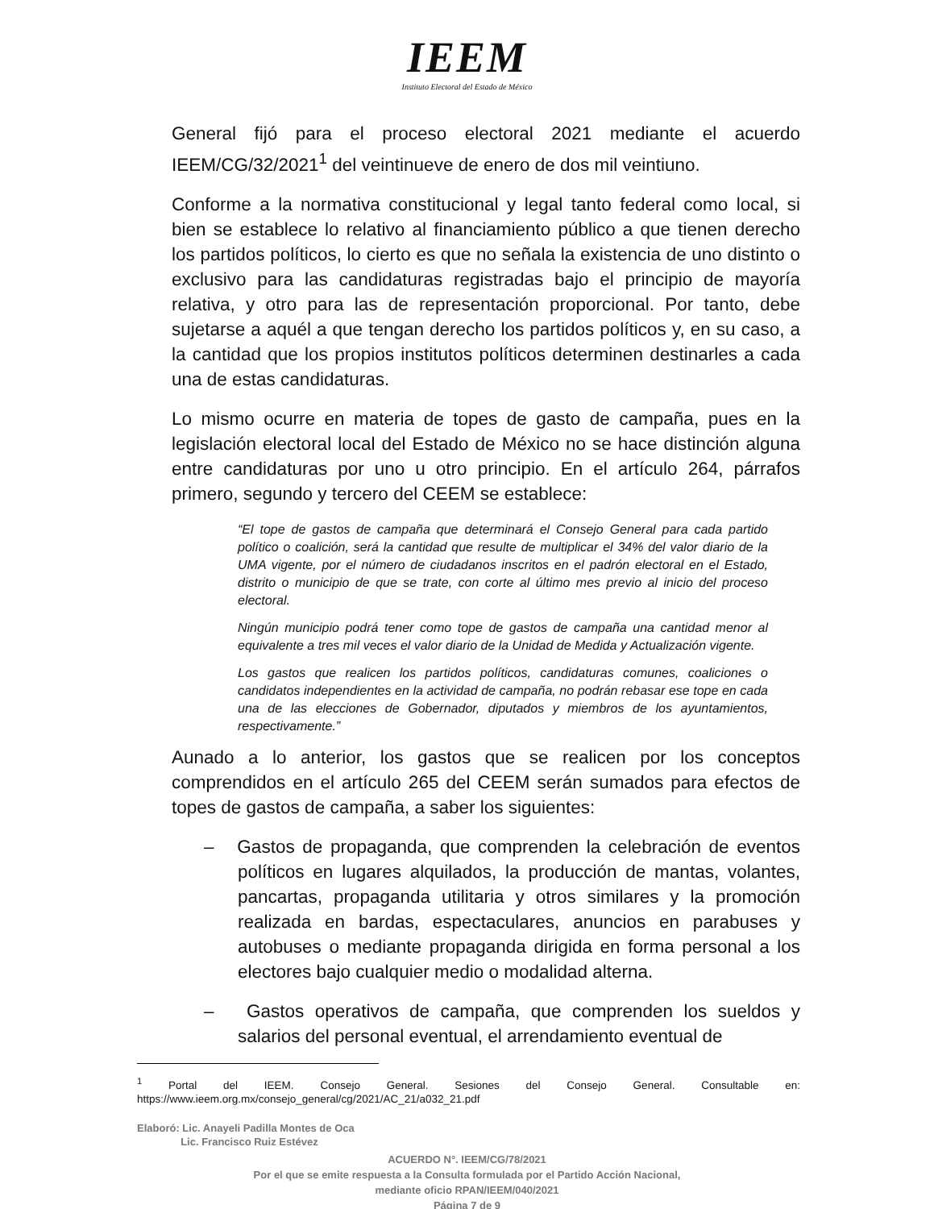IEEM
Instituto Electoral del Estado de México
General fijó para el proceso electoral 2021 mediante el acuerdo IEEM/CG/32/2021<sup>1</sup> del veintinueve de enero de dos mil veintiuno.
Conforme a la normativa constitucional y legal tanto federal como local, si bien se establece lo relativo al financiamiento público a que tienen derecho los partidos políticos, lo cierto es que no señala la existencia de uno distinto o exclusivo para las candidaturas registradas bajo el principio de mayoría relativa, y otro para las de representación proporcional. Por tanto, debe sujetarse a aquél a que tengan derecho los partidos políticos y, en su caso, a la cantidad que los propios institutos políticos determinen destinarles a cada una de estas candidaturas.
Lo mismo ocurre en materia de topes de gasto de campaña, pues en la legislación electoral local del Estado de México no se hace distinción alguna entre candidaturas por uno u otro principio. En el artículo 264, párrafos primero, segundo y tercero del CEEM se establece:
“El tope de gastos de campaña que determinará el Consejo General para cada partido político o coalición, será la cantidad que resulte de multiplicar el 34% del valor diario de la UMA vigente, por el número de ciudadanos inscritos en el padrón electoral en el Estado, distrito o municipio de que se trate, con corte al último mes previo al inicio del proceso electoral.
Ningún municipio podrá tener como tope de gastos de campaña una cantidad menor al equivalente a tres mil veces el valor diario de la Unidad de Medida y Actualización vigente.
Los gastos que realicen los partidos políticos, candidaturas comunes, coaliciones o candidatos independientes en la actividad de campaña, no podrán rebasar ese tope en cada una de las elecciones de Gobernador, diputados y miembros de los ayuntamientos, respectivamente.”
Aunado a lo anterior, los gastos que se realicen por los conceptos comprendidos en el artículo 265 del CEEM serán sumados para efectos de topes de gastos de campaña, a saber los siguientes:
– Gastos de propaganda, que comprenden la celebración de eventos políticos en lugares alquilados, la producción de mantas, volantes, pancartas, propaganda utilitaria y otros similares y la promoción realizada en bardas, espectaculares, anuncios en parabuses y autobuses o mediante propaganda dirigida en forma personal a los electores bajo cualquier medio o modalidad alterna.
– Gastos operativos de campaña, que comprenden los sueldos y salarios del personal eventual, el arrendamiento eventual de
<sup>1</sup> Portal del IEEM. Consejo General. Sesiones del Consejo General. Consultable en: https://www.ieem.org.mx/consejo_general/cg/2021/AC_21/a032_21.pdf
Elaboró: Lic. Anayeli Padilla Montes de Oca
Lic. Francisco Ruiz Estévez
ACUERDO N°. IEEM/CG/78/2021
Por el que se emite respuesta a la Consulta formulada por el Partido Acción Nacional,
mediante oficio RPAN/IEEM/040/2021
Página 7 de 9